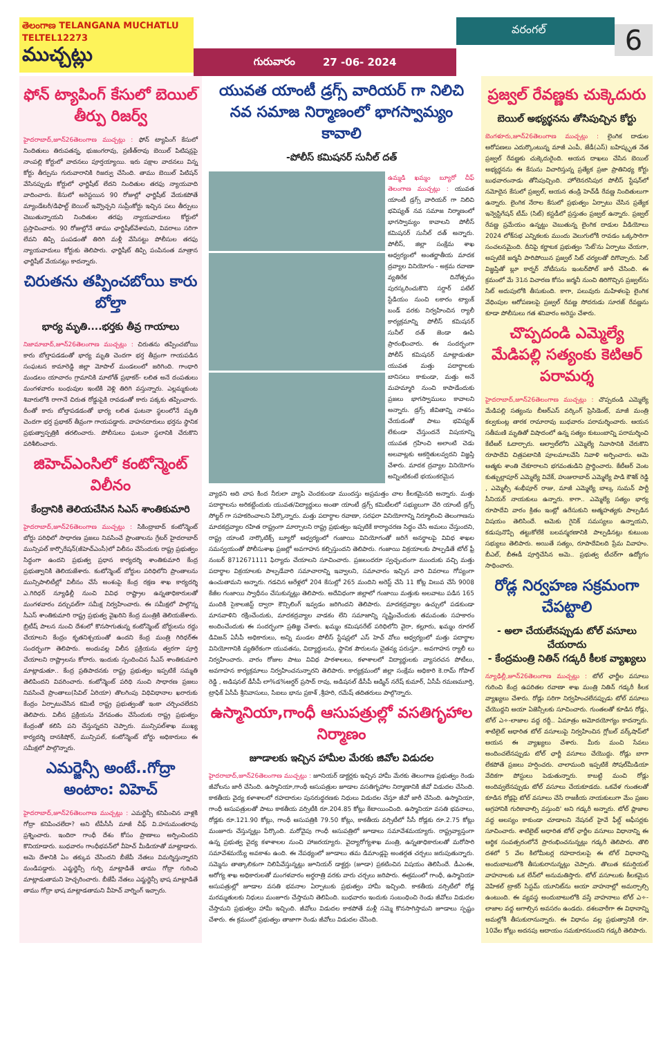తెలంగాణ TELANGANA MUCHATLU
TELTEL12273
ముచ్చట్లు
గురువారం 27 -06- 2024
వరంగల్
6
ఫోన్ ట్యాపింగ్ కేసులో బెయిల్ తీర్పు రిజర్వ్
హైదరాబాద్,జూన్26తెలంగాణ ముచ్చట్లు : ఫోన్ ట్యాపింగ్ కేసులో నిందితులు తిరుపతన్న, భుజంగరావు, ప్రణీత్‌రావు బెయిల్ పిటిషన్లపై నాంపల్లి కోర్టులో వాదనలు పూర్తయ్యాయి. ఇరు పక్షాల వాదనలు విన్న కోర్టు తీర్పును గురువారానికి రిజర్వు చేసింది. తాము బెయిల్ పిటిషన్ వేసినప్పుడు కోర్టులో ఛార్జిషీట్ లేదని నిందితుల తరఫు న్యాయవాది వాదించారు. కేసులో అరెస్టయిన 90 రోజుల్లో ఛార్జిషీట్ వేయకపోతే మ్యాండేటరీ/డిఫాల్ట్ బెయిల్ ఇవ్వొచ్చని సుప్రీంకోర్టు ఇచ్చిన పలు తీర్పులు చెబుతున్నాయని నిందితుల తరఫు న్యాయవాదులు కోర్టులో ప్రస్తావించారు. 90 రోజుల్లోనే తాము ఛార్జిషీట్‌వేశామని, వివరాలు సరిగా లేవని తిప్పి పంపడంతో తిరిగి మళ్లీ వేసినట్టు పోలీసుల తరఫు న్యాయవాదులు కోర్టుకు తెలిపారు. ఛార్జిషీట్ తిప్పి పంపినంత మాత్రాన ఛార్జిషీట్ వేయనట్లు కాదన్నారు.
చిరుతను తప్పించబోయి కారు బోల్తా
భార్య మృతి....భర్తకు తీవ్ర గాయాలు
నిజామాబాద్,జూన్26తెలంగాణ ముచ్చట్లు : చిరుతను తప్పించబోయి కారు బోల్తాపడడంతో భార్య మృతి చెందగా భర్త తీవ్రంగా గాయపడిన సంఘటన కామారెడ్డి జిల్లా మోపాల్ మండలంలో జరిగింది. గాంధారి మండలం యాచారం గ్రామానికి మాలోత్ ప్రభాకర్- లలిత అనే దంపతులు మంగళవారం బంధువుల ఇంటికి వెళ్లి తిరిగి వస్తున్నారు. ఎల్లమ్మకుంట శివారులోకి రాగానే చిరుత రోడ్డుపైకి రావడంతో కారు పక్కకు తప్పించారు. దీంతో కారు బోల్తాపడడంతో భార్య లలిత ఘటనా స్థలంలోనే మృతి చెందగా భర్త ప్రభాకర్ తీవ్రంగా గాయపడ్డారు. వాహనదారులు భర్తను స్థానిక ప్రభుత్వాస్పత్రికి తరలించారు. పోలీసులు ఘటనా స్థలానికి చేరుకొని పరిశీలించారు.
జిహెచ్ఎంసిలో కంటోన్మెంట్ విలీనం
కేంద్రానికి తెలియచేసిన సిఎస్ శాంతికుమారి
హైదరాబాద్,జూన్26తెలంగాణ ముచ్చట్లు : సికింద్రాబాద్ కంటోన్మెంట్ బోర్డు పరిధిలో సాధారణ ప్రజలు నివసించే ప్రాంతాలను గ్రేటర్ హైదరాబాద్ మున్సిపల్ కార్పొరేషన్(జీహెచ్ఎంసీ)లో విలీనం చేసేందుకు రాష్ట్ర ప్రభుత్వం సిద్ధంగా ఉందని ప్రభుత్వ ప్రధాన కార్యదర్శి శాంతికుమారి కేంద్ర ప్రభుత్వానికి తెలియజేశారు. కంటోన్మెంట్ బోర్డుల పరిధిలోని ప్రాంతాలను మున్సిపాలిటీల్లో విలీనం చేసే అంశంపై కేంద్ర రక్షణ శాఖ కార్యదర్శి ఎ.గిరిధర్ న్యూఢిల్లీ నుంచి వివిధ రాష్ట్రాల ఉన్నతాధికారులతో మంగళవారం వర్చువల్‌గా సమీక్ష నిర్వహించారు. ఈ సమీక్షలో పాల్గొన్న సీఎస్ శాంతికుమారి రాష్ట్ర ప్రభుత్వ వైఖరిని కేంద్ర మంత్రికి తెలియజేశారు. బ్రిటీష్ పాలన నుంచి దేశంలో కొనసాగుతున్న కంటోన్మెంట్ బోర్డులను రద్దు చేయాలని కేంద్రం కృతనిశ్చయంతో ఉందని కేంద్ర మంత్రి గిరిధర్‌ఈ సందర్భంగా తెలిపారు. అందువల్ల విలీన ప్రక్రియను త్వరగా పూర్తి చేయాలని రాష్ట్రాలను కోరారు. ఇందుకు స్పందించిన సీఎస్ శాంతికుమారి మాట్లాడుతూ.. కేంద్ర ప్రతిపాదనకు రాష్ట్ర ప్రభుత్వం ఇప్పటికే సమ్మతి తెలిపిందని వివరించారు. కంటోన్మెంట్ పరిధి నుంచి సాధారణ ప్రజలు నివసించే ప్రాంతాలు(సివిల్ ఏరియా) తొలగింపు విధివిధానాల ఖరారుకు కేంద్రం ఏర్పాటుచేసిన కమిటీ రాష్ట్ర ప్రభుత్వంతో ఇంకా చర్చించలేదని తెలిపారు. విలీన ప్రక్రియను వేగవంతం చేసేందుకు రాష్ట్ర ప్రభుత్వం కేంద్రంతో కలిసి పని చేస్తున్నదని చెప్పారు. మున్సిపల్‌శాఖ ముఖ్య కార్యదర్శి దానకిషోర్, మున్సిపల్, కంటోన్మెంట్ బోర్డు అధికారులు ఈ సమీక్షలో పాల్గొన్నారు.
ఎమర్జెన్సీ అంటే..గోద్రా అంటాం: విహెచ్
హైదరాబాద్,జూన్26తెలంగాణ ముచ్చట్లు : ఎమర్జెన్సీ కనిపించిన వాళ్లకి గోద్రా కనిపించలేదా? అని టీపీసీసీ మాజీ చీఫ్ వి.హనుమంతరావు ప్రశ్నించారు. ఇందిరా గాంధీ దేశం కోసం ప్రాణాలు అర్పించిందని కొనియాడారు. బుధవారం గాంధీభవన్‌లో వీహెచ్ మీడియాతో మాట్లాడారు. ఆమె దేశానికి ఏం తక్కువ చేసిందని బీజేపీ నేతలు విమర్శిస్తున్నారని మండిపడ్డారు. ఎమ్జర్జెన్సీ గుర్చి మాట్లాడితే తాము గోద్రా గురించి మాట్లాడుతామని హెచ్చరించారు. బీజేపీ నేతలు ఎమ్జర్జెన్సీ భాష మాట్లాడితే తాము గోద్రా భాష మాట్లాడతామని వీహెచ్ వార్నింగ్ ఇచ్చారు.
యువత యాంటీ డ్రగ్స్ వారియర్ గా నిలిచి నవ సమాజ నిర్మాణంలో భాగస్వామ్యం కావాలి
-పోలీస్ కమిషనర్ సునీల్ దత్
ఉమ్మడి ఖమ్మం బ్యూరో చీఫ్ తెలంగాణ ముచ్చట్లు : యువత యాంటీ డ్రగ్స్ వారియర్ గా నిలిచి భవిష్యత్ నవ సమాజ నిర్మాణంలో భాగస్వామ్యం కావాలని పోలీస్ కమిషనర్ సునీల్ దత్ అన్నారు. పోలీస్, జిల్లా సంక్షేమ శాఖ ఆధ్వర్యంలో అంతర్జాతీయ మాదక ద్రవ్యాల వినియోగం - అక్రమ రవాణా వ్యతిరేక దినోత్సవం పురస్కరించుకొని సర్దార్ పటేల్ స్టేడియం నుంచి లకారం ట్యాంక్ బండ్ వరకు నిర్వహించిన ర్యాలీ కార్యక్రమాన్ని పోలీస్ కమిషనర్ సునీల్ దత్ జెండా ఊపి ప్రారంభించారు. ఈ సందర్భంగా పోలీస్ కమిషనర్ మాట్లాడుతూ యువత మత్తు పదార్థాలకు బానిసలు కాకుండా, మత్తు అనే మహమ్మారి నుంచి కాపాడేందుకు ప్రజలు భాగస్వాములు కావాలని అన్నారు. డ్రగ్స్ జీవితాన్ని నాశనం చేయడంతో పాటు భవిష్యత్ లేకుండా చేస్తుందనే విషయాన్ని యువత గ్రహించి అలాంటి చెడు అలవాట్లకు ఆకర్షితులవ్వదని విజ్ఞప్తి చేశారు. మాదక ద్రవ్యాల వినియోగం అన్నింటికంటే భయంకరమైన
వ్యాధని అది చాప కింద నీరులా వ్యాపి చెందకుండా ముందస్తు అప్రమత్తం చాల కీలకమైనది అన్నారు. మత్తు పదార్థాలను అరికట్టేందుకు యువత/విద్యార్థులు అంతా యాంటీ డ్రగ్స్ కమిటీలలో సభ్యులుగా చేరి యాంటీ డ్రగ్స్ సోల్జర్ గా సహకరించాలని పేర్కొన్నారు. మత్తు పదార్థాల రవాణా, సరఫరా వినియోగాన్ని నిర్మూలించి తెలంగాణను మాదకద్రవ్యాల రహిత రాష్ట్రంగా మార్చాలని రాష్ట్ర ప్రభుత్వం ఇప్పటికే కార్యాచరణ సిద్ధం చేసి అమలు చేస్తుందని, రాష్ట్ర యాంటి నార్కొటిక్స్ బ్యూరో ఆధ్వర్యంలో గంజాయి వినియోగంతో జరిగే అనర్థాలపై వివిధ శాఖల సమన్వయంతో పోలీసుశాఖ ప్రజల్లో అవగాహన కల్పిస్తుందని తెలిపారు. గంజాయి విక్రయాలకు పాల్పడితే టోల్ ఫ్రీ నంబర్ 8712671111 ఫిర్యాదు చేయాలని సూచించారు. ప్రజలందరూ స్వచ్ఛందంగా ముందుకు వచ్చి మత్తు పదార్థాల విక్రయాలకు పాల్పడేవారి సమాచారాన్ని ఇవ్వాలని, సమాచారం ఇచ్చిన వారి వివరాలు గోప్యంగా ఉంచుతామని అన్నారు. గడచిన ఆరేళ్లలో 204 కేసుల్లో 265 మందిని అరెస్ట్ చేసి 11 కోట్ల విలువ చేసే 9008 కేజీల గంజాయి స్వాధీనం చేసుకున్నట్లు తెలిపారు. అదేవిధంగా జిల్లాలో గంజాయి మత్తుకు అలవాటు పడిన 165 మందికి సైకాలజిస్ట్ ద్వారా కౌన్సిలింగ్ ఇవ్వడం జరిగిందని తెలిపారు. మాదకద్రవ్యాల ఉచ్చులో పడకుండా మానవాళిని రక్షించేందుకు, మాదకద్రవ్యాల వాడకం లేని సమాజాన్ని సృష్టించేందుకు తమవంతు సహకారం అందించేందుకు ఈ సందర్భంగా ప్రతిజ్ఞ చేశారు. ఖమ్మం కమిషనరేట్ పరిధిలోని వైరా, కల్లూరు, ఖమ్మం రూరల్ డివిజన్ ఏసీపీ అధికారులు, అన్ని మండల పోలీస్ స్టేషన్లలో ఎస్ హెచ్ వోలు ఆధ్వర్యంలో మత్తు పదార్థాల వినియోగానికి వ్యతిరేకంగా యువతను, విద్యార్థులను, స్థానిక పౌరులను చైతన్య పరుస్తూ.. అవగాహన ర్యాలీ లు నిర్వహించారు. వారం రోజుల పాటు వివిధ పాఠశాలలు, కళాశాలలో విద్యార్థులకు వ్యాసరచన పోటీలు, అవగాహన కార్యక్రమాలు నిర్వహించనున్నారని తెలిపారు. కార్యక్రమంలో జిల్లా సంక్షేమ అధికారి కె.రామ్ గోపాల్ రెడ్డి , అడిషనల్ డీసీపీ లా%డ%ఆర్డర్ ప్రసాద్ రావు, అడిషనల్ డీసీపీ ఆడ్మిన్ నరేష్ కుమార్, ఏసీపీ రమణమూర్తి, ట్రాఫిక్ ఏసీపీ శ్రీనివాసులు, సిఐలు భాను ప్రకాశ్ ,శ్రీహరి, రమేష్ తదితరులు పాల్గొన్నారు.
ఉస్మానియా,గాంధీ ఆసుపత్రుల్లో వసతిగృహాల నిర్మాణం
జూడాలకు ఇచ్చిన హామీల మేరకు జివోల విడుదల
హైదరాబాద్,జూన్26తెలంగాణ ముచ్చట్లు : జూనియర్ డాక్టర్లకు ఇచ్చిన హామీ మేరకు తెలంగాణ ప్రభుత్వం రెండు జీవోలను జారీ చేసింది. ఉస్మానియా,గాంధీ ఆసుపత్రుల జూడాల వసతిగృహాల నిర్మాణానికి జీవో విడుదల చేసింది. కాకతీయ వైద్య కళాశాలలో రహదారుల పునరుద్ధరణకు నిధులు విడుదల చేస్తూ జీవో జారీ చేసింది. ఉస్మానియా, గాంధీ ఆసుపత్రులతో పాటు కాకతీయ వర్సిటీకి రూ.204.85 కోట్లు కేటాయించింది. ఉస్మానియా వసతి భవనాలు, రోడ్లకు రూ.121.90 కోట్లు, గాంధీ ఆసుపత్రికి 79.50 కోట్లు, కాకతీయ వర్సిటీలో సీసీ రోడ్లకు రూ.2.75 కోట్లు మంజూరు చేస్తున్నట్లు పేర్కొంది. మరోవైపు గాంధీ ఆసుపత్రిలో జూడాలు సమావేశమయ్యారు. రాష్ట్రవ్యాప్తంగా ఉన్న ప్రభుత్వ వైద్య కళాశాలల నుంచి హాజరయ్యారు. వైద్యారోగ్యశాఖ మంత్రి, ఉన్నతాధికారులతో మరోసారి సమావేశమయ్యే అవకాశం ఉంది. ఈ నేపథ్యంలో జూడాలు తమ డిమాండ్లపై అంతర్గత చర్చలు జరుపుతున్నారు. సమ్మెను తాత్కాలికంగా నిలిపివేస్తున్నట్లు జూనియర్ డాక్టర్లు (జూడా) ప్రకటించిన విషయం తెలిసిందే. డీఎంఈ, ఆరోగ్య శాఖ అధికారులతో మంగళవారం అర్ధరాత్రి వరకు వారు చర్చలు జరిపారు. ఈక్రమంలో గాంధీ, ఉస్మానియా ఆసుపత్రుల్లో జూడాల వసతి భవనాల ఏర్పాటుకు ప్రభుత్వం హామీ ఇచ్చింది. కాకతీయ వర్సిటీలో రోడ్ల మరమ్మతులకు నిధులు మంజూరు చేస్తామని తెలిపింది. బుధవారం ఇందుకు సంబంధించి రెండు జీవోలు విడుదల చేస్తామని ప్రభుత్వం హామీ ఇచ్చింది. జీవోలు విడుదల కాకపోతే మళ్లీ సమ్మె కొనసాగిస్తామని జూడాలు స్పష్టం చేశారు. ఈ క్రమంలో ప్రభుత్వం తాజాగా రెండు జీవోలు విడుదల చేసింది.
ప్రజ్వల్ రేవణ్ణకు చుక్కెదురు
బెయిల్ అభ్యర్థనను తోసిపుచ్చిన కోర్టు
బెంగళూరు,జూన్26తెలంగాణ ముచ్చట్లు : లైంగిక దాడుల ఆరోపణలు ఎదుర్కొంటున్న మాజీ ఎంపీ, జేడీ(ఎస్) బహిష్కృత నేత ప్రజ్వల్ రేవణ్ణకు చుక్కెదురైంది. ఆయన దాఖలు చేసిన బెయిల్ అభ్యర్థనను ఈ కేసును విచారిస్తున్న ప్రత్యేక ప్రజా ప్రాతినిధ్య కోర్టు బుధవారంనాడు తోసిపుచ్చింది. హోలెనరసిపుర పోలీస్ స్టేషన్‌లో నమోదైన కేసులో ప్రజ్వల్, ఆయన తండ్రి హెచ్‌డీ రేవణ్ణ నిందితులుగా ఉన్నారు. లైంగిక నేరాల కేసులో ప్రభుత్వం ఏర్పాటు చేసిన ప్రత్యేక ఇన్వెస్టిగేషన్ టీమ్ (సిట్) కస్టడీలో ప్రస్తుతం ప్రజ్వల్ ఉన్నారు. ప్రజ్వల్ రేవణ్ణ ప్రమేయం ఉన్నట్టు చెబుతున్న లైంగిక దాడుల వీడియోలు 2024 లోక్‌సభ ఎన్నికలకు ముందు వెలుగులోకి రావడం ఒక్కసారిగా సంచలనమైంది. దీనిపై కర్ణాటక ప్రభుత్వం 'సిట్'ను ఏర్పాటు చేయగా, అప్పటికే జర్మనీ పారిపోయిన ప్రజ్వల్ సిట్ చర్యలతో దిగొచ్చారు. సిట్ విజ్ఞప్తితో బ్లూ కార్నర్ నోటీసును ఇంటర్‌పోల్ జారీ చేసింది. ఈ క్రమంలో మే 31న విచారణ కోసం జర్మనీ నుంచి తిరిగొచ్చిన ప్రజ్వల్‌ను సిట్ అదుపులోకి తీసుకుంది. కాగా, పలువురు మహిళలపై లైంగిక వేధింపుల ఆరోపణలపై ప్రజ్వల్ రేవణ్ణ సోదరుడు సూరజ్ రేవణ్ణను కూడా పోలీసులు గత శనివారం అరెస్టు చేశారు.
చొప్పదండి ఎమ్మెల్యే మేడిపల్లి సత్యంకు కెటిఆర్ పరామర్శ
హైదరాబాద్,జూన్26తెలంగాణ ముచ్చట్లు : చొప్పదండి ఎమ్మెల్యే మేడిపల్లి సత్యంను బీఆర్ఎస్ వర్కింగ్ ప్రెసిడెంట్, మాజీ మంత్రి కల్వకుంట్ల తారక రామారావు బుధవారం పరామర్శించారు. ఆయన సతీమణి మృతితో విషాదంలో ఉన్న సత్యం కుటుంబాన్ని పరామర్శించి కేటీఆర్ ఓదార్చారు. ఆల్వాల్‌లోని ఎమ్మెల్యే నివాసానికి చేరుకొని రూపాదేవి చిత్రపటానికి పూలమాలవేసి నివాళి అర్పించారు. ఆమె ఆత్మకు శాంతి చేకూరాలని భగవంతుడిని ప్రార్థించారు. కేటీఆర్ వెంట కుత్బుల్లాపూర్ ఎమ్మెల్యే వివేక్, హుజురాబాద్ ఎమ్మెల్యే పాడి కౌశిక్ రెడ్డి , ఎమ్మెల్సీ శంభీపూర్ రాజు, మాజీ ఎమ్మెల్యే బాల్క సుమన్ పార్టీ సీనియర్ నాయకులు ఉన్నారు. కాగా.. ఎమ్మెల్యే సత్యం భార్య రూపాదేవి వారం క్రితం ఇంట్లో ఉరేసుకుని ఆత్మహత్యకు పాల్పడిన విషయం తెలిసిందే. ఆమెకు గైనిక్ సమస్యలు ఉన్నాయని, కడుపునొప్పి తట్టుకోలేకే బలవన్మరణానికి పాల్పడినట్లు కుటుంబ సభ్యులు తెలిపారు. అయితే సత్యం, రూపాదేవిలది ప్రేమ వివాహం. బీఎల్, బీఈడీ పూర్తిచేసిన ఆమె.. ప్రభుత్వ టీచర్‌గా ఉద్యోగం సాధించారు.
రోడ్ల నిర్వహణ సక్రమంగా చేపట్టాలి
- అలా చేయలేనప్పుడు టోల్ వసూలు చేయరాదు
- కేంద్రమంత్రి నితిన్ గడ్కరీ కీలక వ్యాఖ్యలు
న్యూఢిల్లీ,జూన్26తెలంగాణ ముచ్చట్లు : టోల్ ఛార్జీల వసూలు గురించి కేంద్ర ఉపరితల రవాణా శాఖ మంత్రి నితిన్ గడ్కరీ కీలక వ్యాఖ్యలు చేశారు. రోడ్లు సరిగా నిర్వహించలేనప్పుడు టోల్ వసూలు చేయొద్దని ఆయా ఏజెన్సీలకు సూచించారు. గుంతలతో కూడిన రోడ్లు, టోల్ ఎ÷-లాజాల వద్ద రద్దీ.. ఏమాత్రం ఆమోదయోగ్యం కాదన్నారు. శాటిలైట్ ఆధారిత టోల్ వసూలుపై నిర్వహించిన గ్లోబల్ వర్క్‌షాప్‌లో ఆయన ఈ వ్యాఖ్యలు చేశారు. మీరు మంచి సేవలు అందించలేనప్పుడు టోల్ ఛార్జీ వసూలు చేయొద్దు. రోడ్లు బాగా లేకపోతే ప్రజలు హర్షించరు. చాలామంది ఇప్పటికే సోషల్‌మీడియా వేదికగా పోస్టులు పెడుతున్నారు. కాబట్టి మంచి రోడ్లు అందివ్వలేనప్పుడు టోల్ వసూలు చేయకూడదు. ఒకవేళ గుంతలతో కూడిన రోడ్లపై టోల్ వసూలు చేసే రాజకీయ నాయకులుగా మేం ప్రజల ఆగ్రహానికి గురికావాల్సి వస్తుంది' అని గడ్కరీ అన్నారు. టోల్ ప్లాజాల వద్ద ఆలస్యం కాకుండా చూడాలని నేషనల్ హైవే ఫీల్డ్ ఆఫీసర్లకు సూచించారు. శాటిలైట్ ఆధారిత టోల్ ఛార్జీల వసూలు విధానాన్ని ఈ ఆర్థిక సంవత్సరంలోనే ప్రారంభించనున్నట్లు గడ్కరీ తెలిపారు. తొలి దశలో 5 వేల కిలోమీటర్ల రహదారులపై ఈ టోల్ విధానాన్ని అందుబాటులోకి తీసుకురానున్నట్లు చెప్పారు. తొలుత కమర్షియల్ వాహనాలకు ఒక లేన్‌లో అనుమతిస్తారు. టోల్ వసూలుకు కీలకమైన వెహికల్ ట్రాకర్ సిస్టమ్ యూనిట్‌ను ఆయా వాహనాల్లో అమర్చాల్సి ఉంటుంది. ఈ వ్యవస్థ అందుబాటులోకి వస్తే వాహనాలు టోల్ ఎ÷-లాజాల వద్ద ఆగాల్సిన అవసరం ఉండదు. దశలవారీగా ఈ విధానాన్ని అమల్లోకి తీసుకురానున్నారు. ఈ విధానం వల్ల ప్రభుత్వానికి రూ. 10వేల కోట్లు అదనపు ఆదాయం సమకూరనుందని గడ్కరీ తెలిపారు.